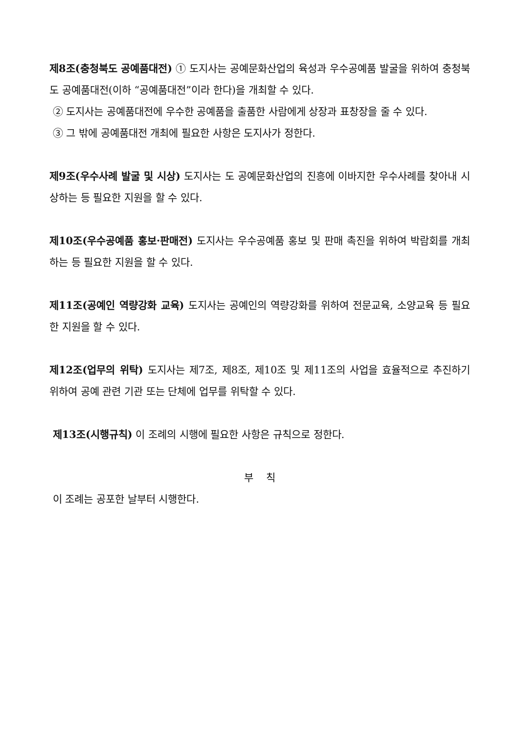제8조(충청북도 공예품대전) ① 도지사는 공예문화산업의 육성과 우수공예품 발굴을 위하여 충청북도 공예품대전(이하 “공예품대전”이라 한다)을 개최할 수 있다.
② 도지사는 공예품대전에 우수한 공예품을 출품한 사람에게 상장과 표창장을 줄 수 있다.
③ 그 밖에 공예품대전 개최에 필요한 사항은 도지사가 정한다.
제9조(우수사례 발굴 및 시상) 도지사는 도 공예문화산업의 진흥에 이바지한 우수사례를 찾아내 시상하는 등 필요한 지원을 할 수 있다.
제10조(우수공예품 홍보·판매전) 도지사는 우수공예품 홍보 및 판매 촉진을 위하여 박람회를 개최하는 등 필요한 지원을 할 수 있다.
제11조(공예인 역량강화 교육) 도지사는 공예인의 역량강화를 위하여 전문교육, 소양교육 등 필요한 지원을 할 수 있다.
제12조(업무의 위탁) 도지사는 제7조, 제8조, 제10조 및 제11조의 사업을 효율적으로 추진하기 위하여 공예 관련 기관 또는 단체에 업무를 위탁할 수 있다.
제13조(시행규칙) 이 조례의 시행에 필요한 사항은 규칙으로 정한다.
부 칙
이 조례는 공포한 날부터 시행한다.